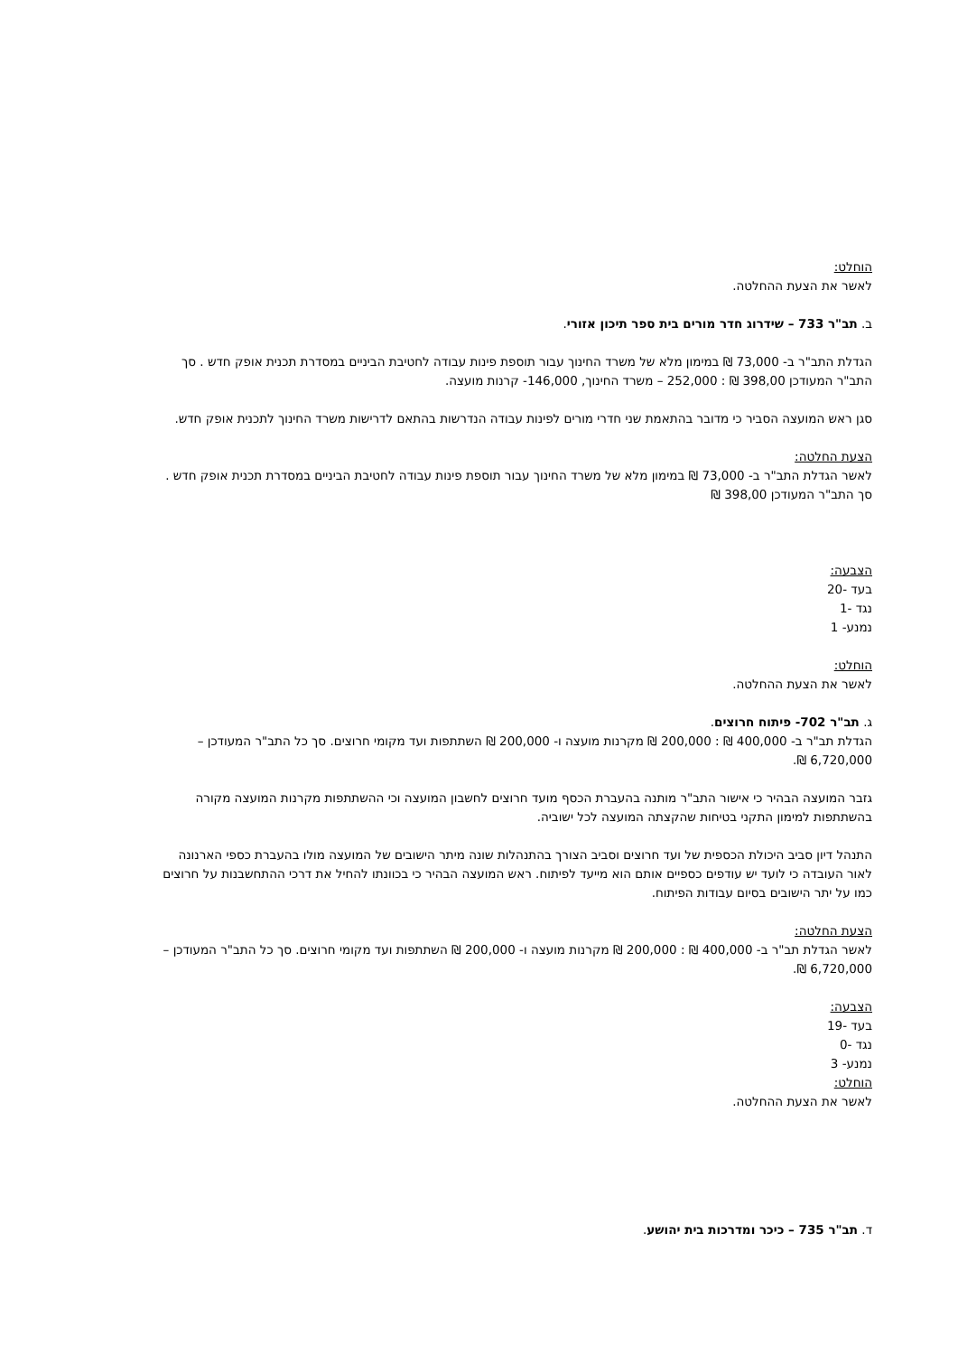הוחלט:
לאשר את הצעת ההחלטה.
ב. תב"ר 733 – שידרוג חדר מורים בית ספר תיכון אזורי.
הגדלת התב"ר ב- 73,000 ₪ במימון מלא של משרד החינוך עבור תוספת פינות עבודה לחטיבת הביניים במסדרת תכנית אופק חדש . סך התב"ר המעודכן 398,00 ₪ : 252,000 – משרד החינוך, 146,000- קרנות מועצה.
סגן ראש המועצה הסביר כי מדובר בהתאמת שני חדרי מורים לפינות עבודה הנדרשות בהתאם לדרישות משרד החינוך לתכנית אופק חדש.
הצעת החלטה:
לאשר הגדלת התב"ר ב- 73,000 ₪ במימון מלא של משרד החינוך עבור תוספת פינות עבודה לחטיבת הביניים במסדרת תכנית אופק חדש . סך התב"ר המעודכן 398,00 ₪
הצבעה:
בעד -20
נגד -1
נמנע- 1
הוחלט:
לאשר את הצעת ההחלטה.
ג. תב"ר 702- פיתוח חרוצים.
הגדלת תב"ר ב- 400,000 ₪ : 200,000 ₪ מקרנות מועצה ו- 200,000 ₪ השתתפות ועד מקומי חרוצים. סך כל התב"ר המעודכן – 6,720,000 ₪.
גזבר המועצה הבהיר כי אישור התב"ר מותנה בהעברת הכסף מועד חרוצים לחשבון המועצה וכי ההשתתפות מקרנות המועצה מקורה בהשתתפות למימון התקני בטיחות שהקצתה המועצה לכל ישוביה.
התנהל דיון סביב היכולת הכספית של ועד חרוצים וסביב הצורך בהתנהלות שונה מיתר הישובים של המועצה מולו בהעברת כספי הארנונה לאור העובדה כי לועד יש עודפים כספיים אותם הוא מייעד לפיתוח. ראש המועצה הבהיר כי בכוונתו להחיל את דרכי ההתחשבנות על חרוצים כמו על יתר הישובים בסיום עבודות הפיתוח.
הצעת החלטה:
לאשר הגדלת תב"ר ב- 400,000 ₪ : 200,000 ₪ מקרנות מועצה ו- 200,000 ₪ השתתפות ועד מקומי חרוצים. סך כל התב"ר המעודכן – 6,720,000 ₪.
הצבעה:
בעד -19
נגד -0
נמנע- 3
הוחלט:
לאשר את הצעת ההחלטה.
ד. תב"ר 735 – כיכר ומדרכות בית יהושע.